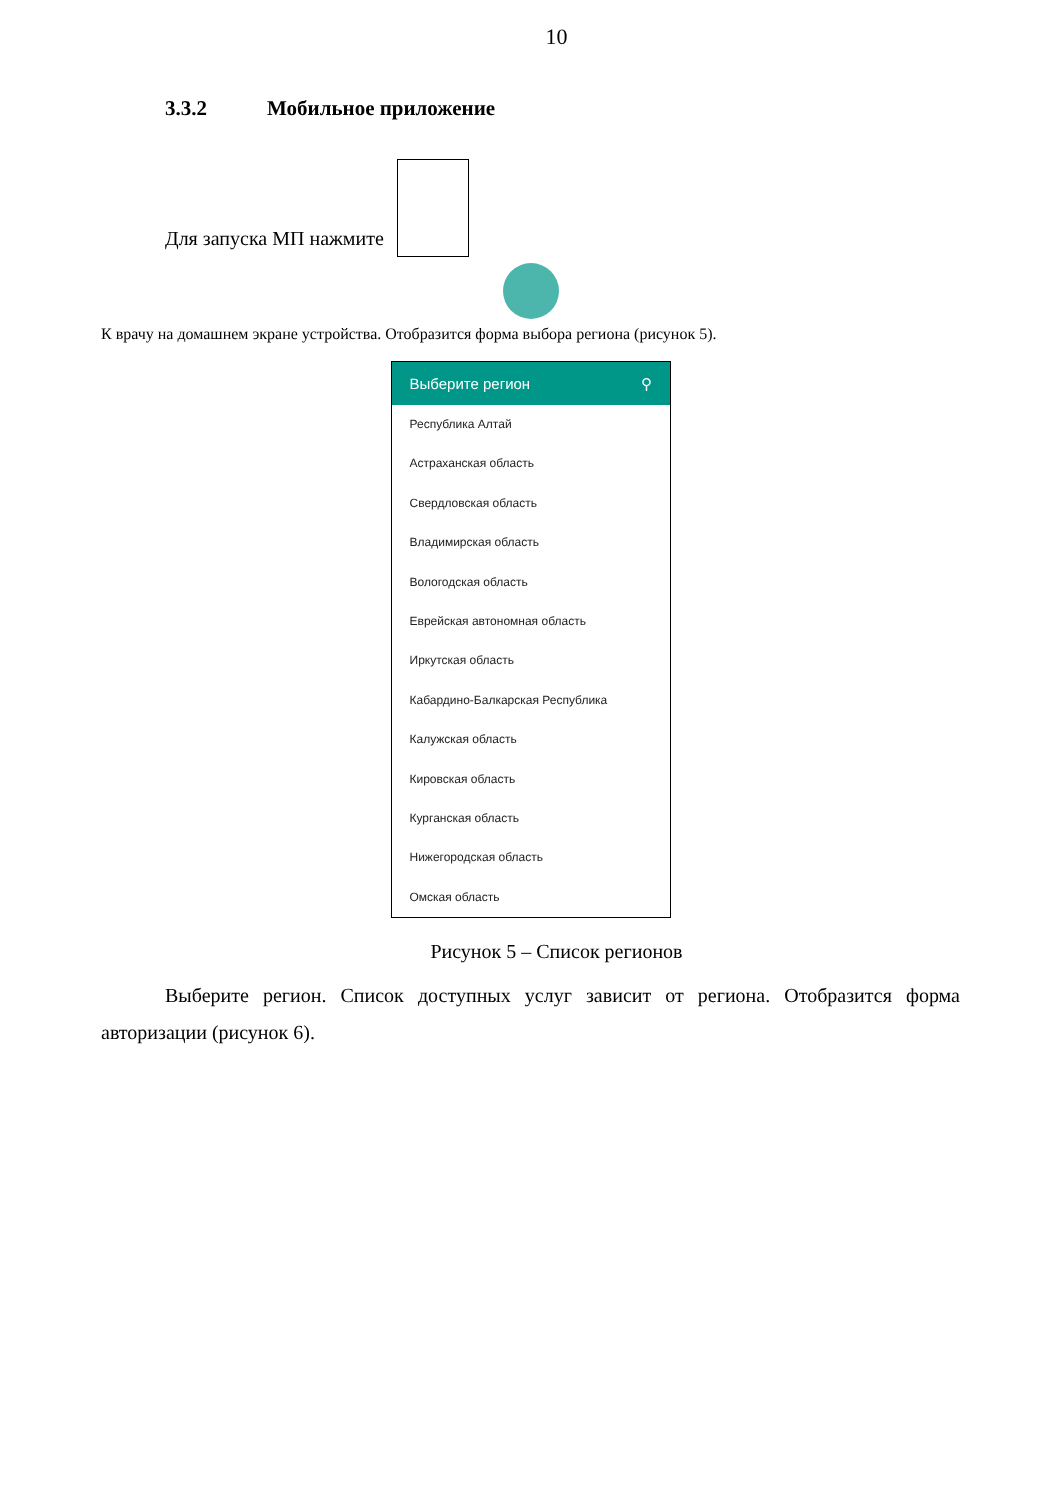10
3.3.2 Мобильное приложение
Для запуска МП нажмите
К врачу на домашнем экране устройства. Отобразится форма выбора региона (рисунок 5).
Выберите регион ⚲
Республика Алтай
Астраханская область
Свердловская область
Владимирская область
Вологодская область
Еврейская автономная область
Иркутская область
Кабардино-Балкарская Республика
Калужская область
Кировская область
Курганская область
Нижегородская область
Омская область
Рисунок 5 – Список регионов
Выберите регион. Список доступных услуг зависит от региона. Отобразится форма авторизации (рисунок 6).